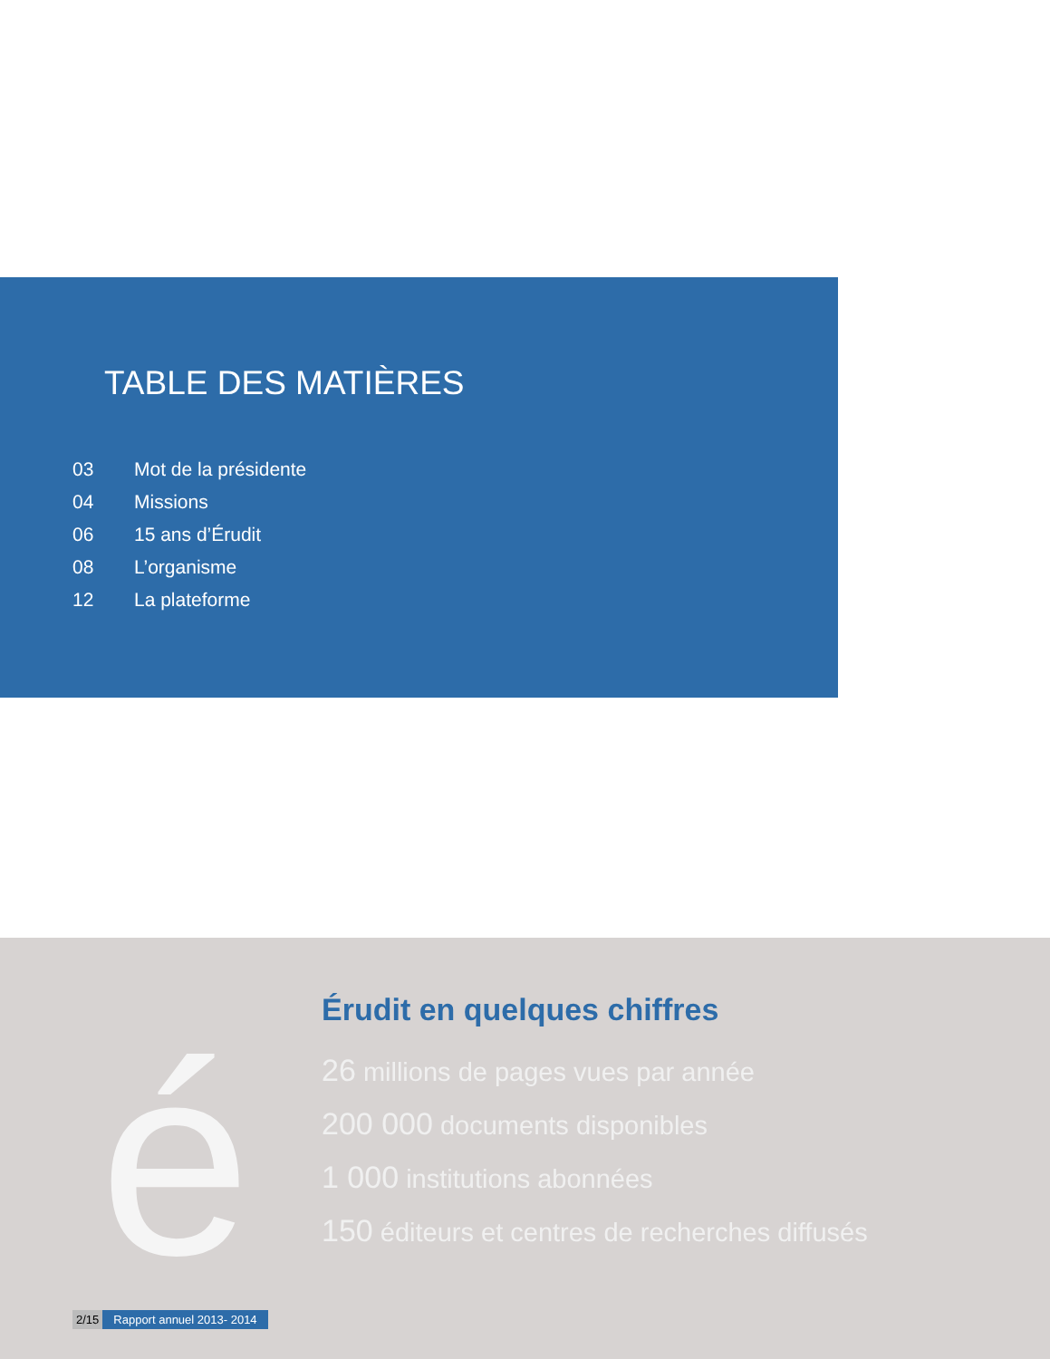TABLE DES MATIÈRES
03 Mot de la présidente
04 Missions
06 15 ans d’Érudit
08 L’organisme
12 La plateforme
é
Érudit en quelques chiffres
26 millions de pages vues par année
200 000 documents disponibles
1 000 institutions abonnées
150 éditeurs et centres de recherches diffusés
2/15 Rapport annuel 2013- 2014